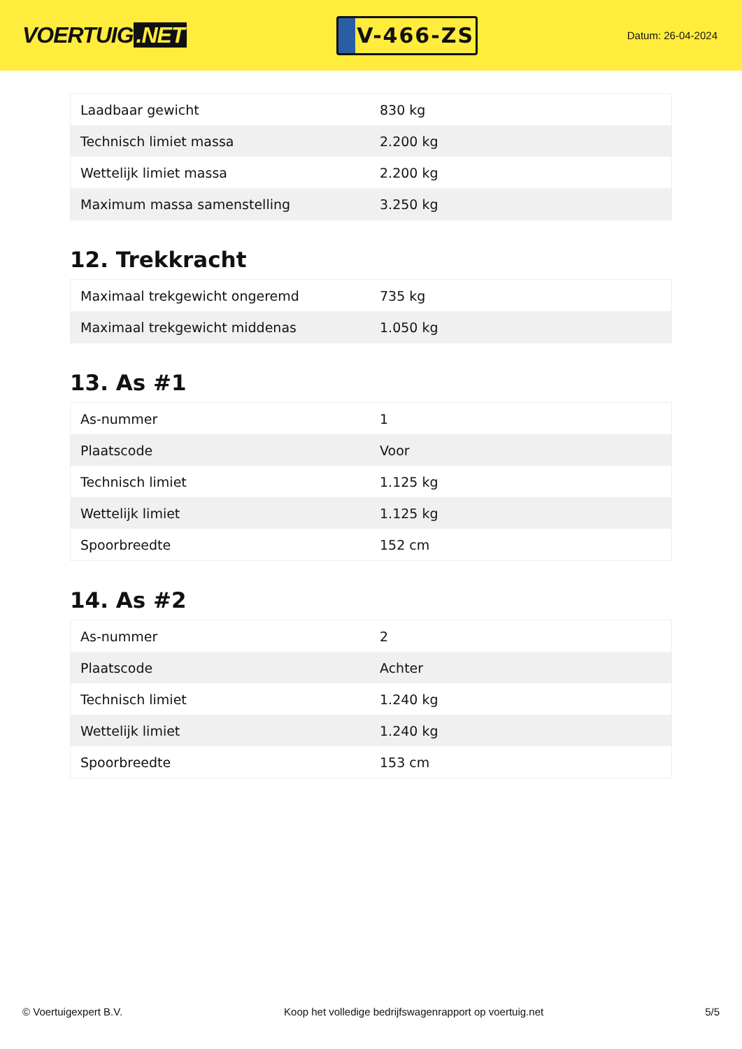VOERTUIG.NET
V-466-ZS
Datum: 26-04-2024
| Laadbaar gewicht | 830 kg |
| Technisch limiet massa | 2.200 kg |
| Wettelijk limiet massa | 2.200 kg |
| Maximum massa samenstelling | 3.250 kg |
12. Trekkracht
| Maximaal trekgewicht ongeremd | 735 kg |
| Maximaal trekgewicht middenas | 1.050 kg |
13. As #1
| As-nummer | 1 |
| Plaatscode | Voor |
| Technisch limiet | 1.125 kg |
| Wettelijk limiet | 1.125 kg |
| Spoorbreedte | 152 cm |
14. As #2
| As-nummer | 2 |
| Plaatscode | Achter |
| Technisch limiet | 1.240 kg |
| Wettelijk limiet | 1.240 kg |
| Spoorbreedte | 153 cm |
© Voertuigexpert B.V. Koop het volledige bedrijfswagenrapport op voertuig.net 5/5